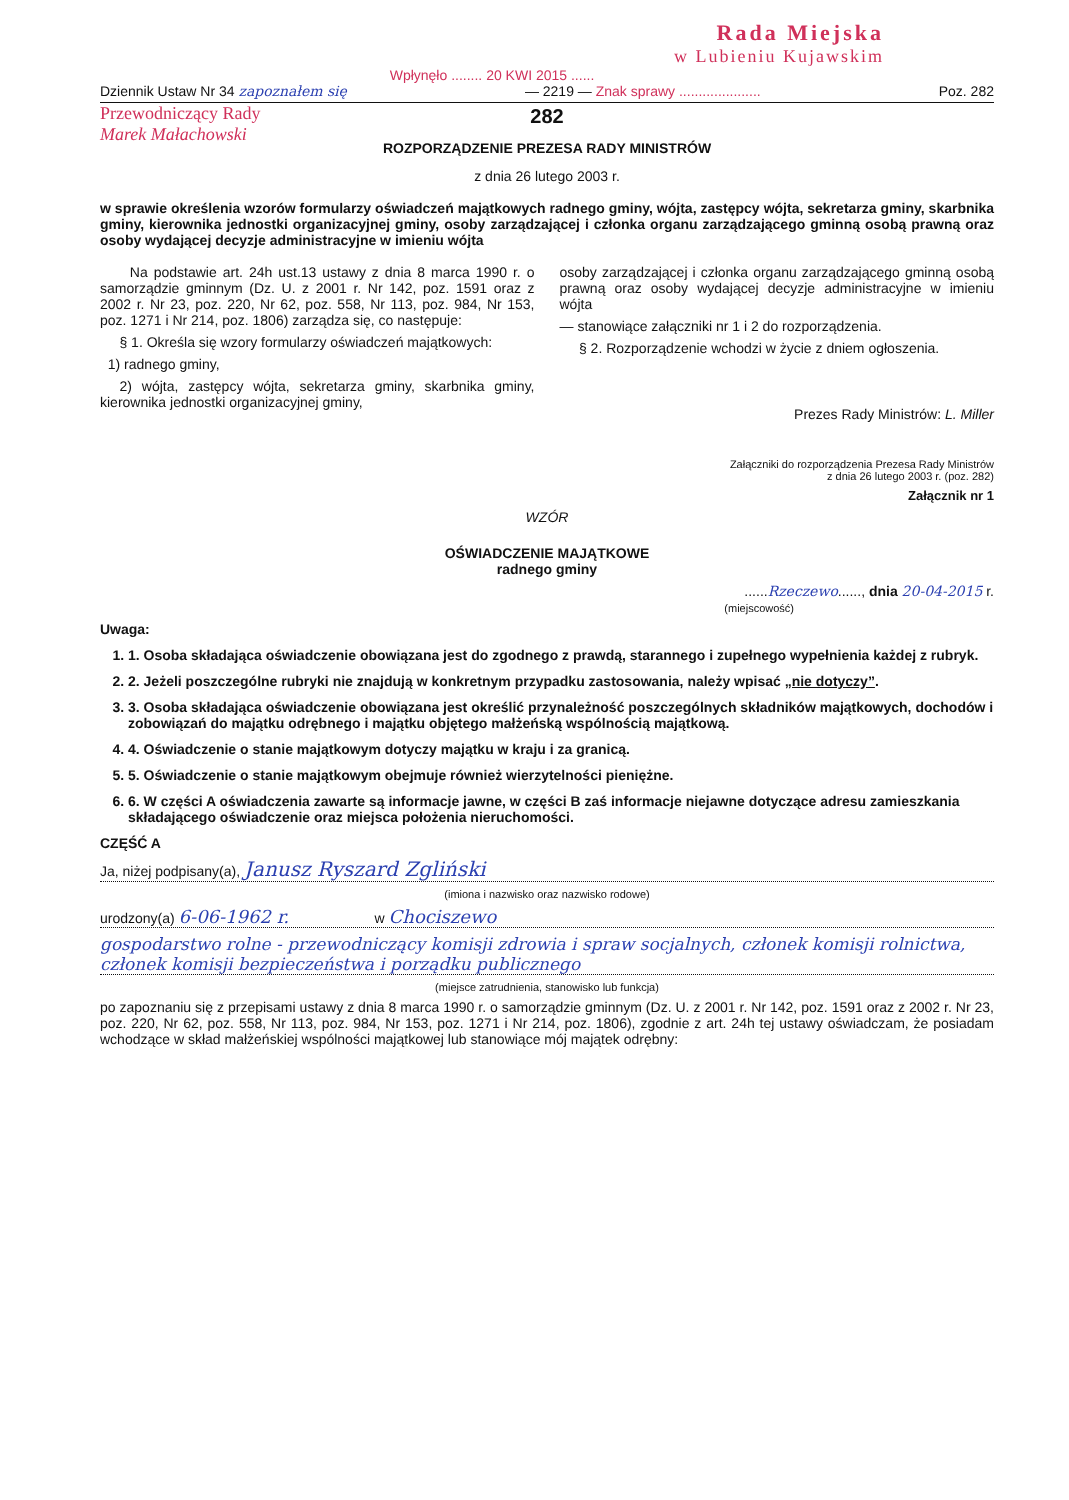Rada Miejska
w Lubieniu Kujawskim
Wpłynęło ........ 20 KWI 2015 ......
Dziennik Ustaw Nr 34 zapoznałem się — 2219 — Znak sprawy ..................... Poz. 282
Przewodniczący Rady
Marek Małachowski
282
ROZPORZĄDZENIE PREZESA RADY MINISTRÓW
z dnia 26 lutego 2003 r.
w sprawie określenia wzorów formularzy oświadczeń majątkowych radnego gminy, wójta, zastępcy wójta, sekretarza gminy, skarbnika gminy, kierownika jednostki organizacyjnej gminy, osoby zarządzającej i członka organu zarządzającego gminną osobą prawną oraz osoby wydającej decyzje administracyjne w imieniu wójta
Na podstawie art. 24h ust.13 ustawy z dnia 8 marca 1990 r. o samorządzie gminnym (Dz. U. z 2001 r. Nr 142, poz. 1591 oraz z 2002 r. Nr 23, poz. 220, Nr 62, poz. 558, Nr 113, poz. 984, Nr 153, poz. 1271 i Nr 214, poz. 1806) zarządza się, co następuje:
§ 1. Określa się wzory formularzy oświadczeń majątkowych:
1) radnego gminy,
2) wójta, zastępcy wójta, sekretarza gminy, skarbnika gminy, kierownika jednostki organizacyjnej gminy,
osoby zarządzającej i członka organu zarządzającego gminną osobą prawną oraz osoby wydającej decyzje administracyjne w imieniu wójta
— stanowiące załączniki nr 1 i 2 do rozporządzenia.
§ 2. Rozporządzenie wchodzi w życie z dniem ogłoszenia.
Prezes Rady Ministrów: L. Miller
Załączniki do rozporządzenia Prezesa Rady Ministrów
z dnia 26 lutego 2003 r. (poz. 282)
Załącznik nr 1
WZÓR
OŚWIADCZENIE MAJĄTKOWE
radnego gminy
......Rzeczewo......, dnia 20-04-2015 r.
(miejscowość)
Uwaga:
1. 1. Osoba składająca oświadczenie obowiązana jest do zgodnego z prawdą, starannego i zupełnego wypełnienia każdej z rubryk.
2. 2. Jeżeli poszczególne rubryki nie znajdują w konkretnym przypadku zastosowania, należy wpisać „nie dotyczy”.
3. 3. Osoba składająca oświadczenie obowiązana jest określić przynależność poszczególnych składników majątkowych, dochodów i zobowiązań do majątku odrębnego i majątku objętego małżeńską wspólnością majątkową.
4. 4. Oświadczenie o stanie majątkowym dotyczy majątku w kraju i za granicą.
5. 5. Oświadczenie o stanie majątkowym obejmuje również wierzytelności pieniężne.
6. 6. W części A oświadczenia zawarte są informacje jawne, w części B zaś informacje niejawne dotyczące adresu zamieszkania składającego oświadczenie oraz miejsca położenia nieruchomości.
CZĘŚĆ A
Ja, niżej podpisany(a), Janusz Ryszard Zgliński
(imiona i nazwisko oraz nazwisko rodowe)
urodzony(a) 6-06-1962 r. w Chociszewo
gospodarstwo rolne - przewodniczący komisji zdrowia i spraw socjalnych, członek komisji rolnictwa, członek komisji bezpieczeństwa i porządku publicznego
(miejsce zatrudnienia, stanowisko lub funkcja)
po zapoznaniu się z przepisami ustawy z dnia 8 marca 1990 r. o samorządzie gminnym (Dz. U. z 2001 r. Nr 142, poz. 1591 oraz z 2002 r. Nr 23, poz. 220, Nr 62, poz. 558, Nr 113, poz. 984, Nr 153, poz. 1271 i Nr 214, poz. 1806), zgodnie z art. 24h tej ustawy oświadczam, że posiadam wchodzące w skład małżeńskiej wspólności majątkowej lub stanowiące mój majątek odrębny: